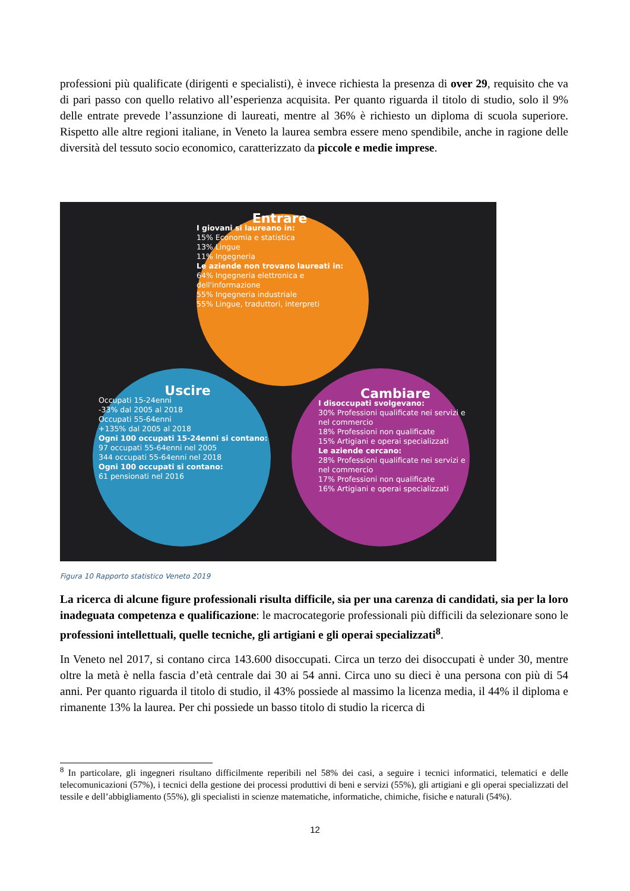professioni più qualificate (dirigenti e specialisti), è invece richiesta la presenza di over 29, requisito che va di pari passo con quello relativo all’esperienza acquisita. Per quanto riguarda il titolo di studio, solo il 9% delle entrate prevede l’assunzione di laureati, mentre al 36% è richiesto un diploma di scuola superiore. Rispetto alle altre regioni italiane, in Veneto la laurea sembra essere meno spendibile, anche in ragione delle diversità del tessuto socio economico, caratterizzato da piccole e medie imprese.
Entrare
I giovani si laureano in:
15% Economia e statistica
13% Lingue
11% Ingegneria
Le aziende non trovano laureati in:
64% Ingegneria elettronica e dell'informazione
55% Ingegneria industriale
55% Lingue, traduttori, interpreti
Uscire
Occupati 15-24enni
-33% dal 2005 al 2018
Occupati 55-64enni
+135% dal 2005 al 2018
Ogni 100 occupati 15-24enni si contano:
97 occupati 55-64enni nel 2005
344 occupati 55-64enni nel 2018
Ogni 100 occupati si contano:
61 pensionati nel 2016
Cambiare
I disoccupati svolgevano:
30% Professioni qualificate nei servizi e nel commercio
18% Professioni non qualificate
15% Artigiani e operai specializzati
Le aziende cercano:
28% Professioni qualificate nei servizi e nel commercio
17% Professioni non qualificate
16% Artigiani e operai specializzati
Figura 10 Rapporto statistico Veneto 2019
La ricerca di alcune figure professionali risulta difficile, sia per una carenza di candidati, sia per la loro inadeguata competenza e qualificazione: le macrocategorie professionali più difficili da selezionare sono le professioni intellettuali, quelle tecniche, gli artigiani e gli operai specializzati<sup>8</sup>.
In Veneto nel 2017, si contano circa 143.600 disoccupati. Circa un terzo dei disoccupati è under 30, mentre oltre la metà è nella fascia d’età centrale dai 30 ai 54 anni. Circa uno su dieci è una persona con più di 54 anni. Per quanto riguarda il titolo di studio, il 43% possiede al massimo la licenza media, il 44% il diploma e rimanente 13% la laurea. Per chi possiede un basso titolo di studio la ricerca di
<sup>8</sup> In particolare, gli ingegneri risultano difficilmente reperibili nel 58% dei casi, a seguire i tecnici informatici, telematici e delle telecomunicazioni (57%), i tecnici della gestione dei processi produttivi di beni e servizi (55%), gli artigiani e gli operai specializzati del tessile e dell’abbigliamento (55%), gli specialisti in scienze matematiche, informatiche, chimiche, fisiche e naturali (54%).
12